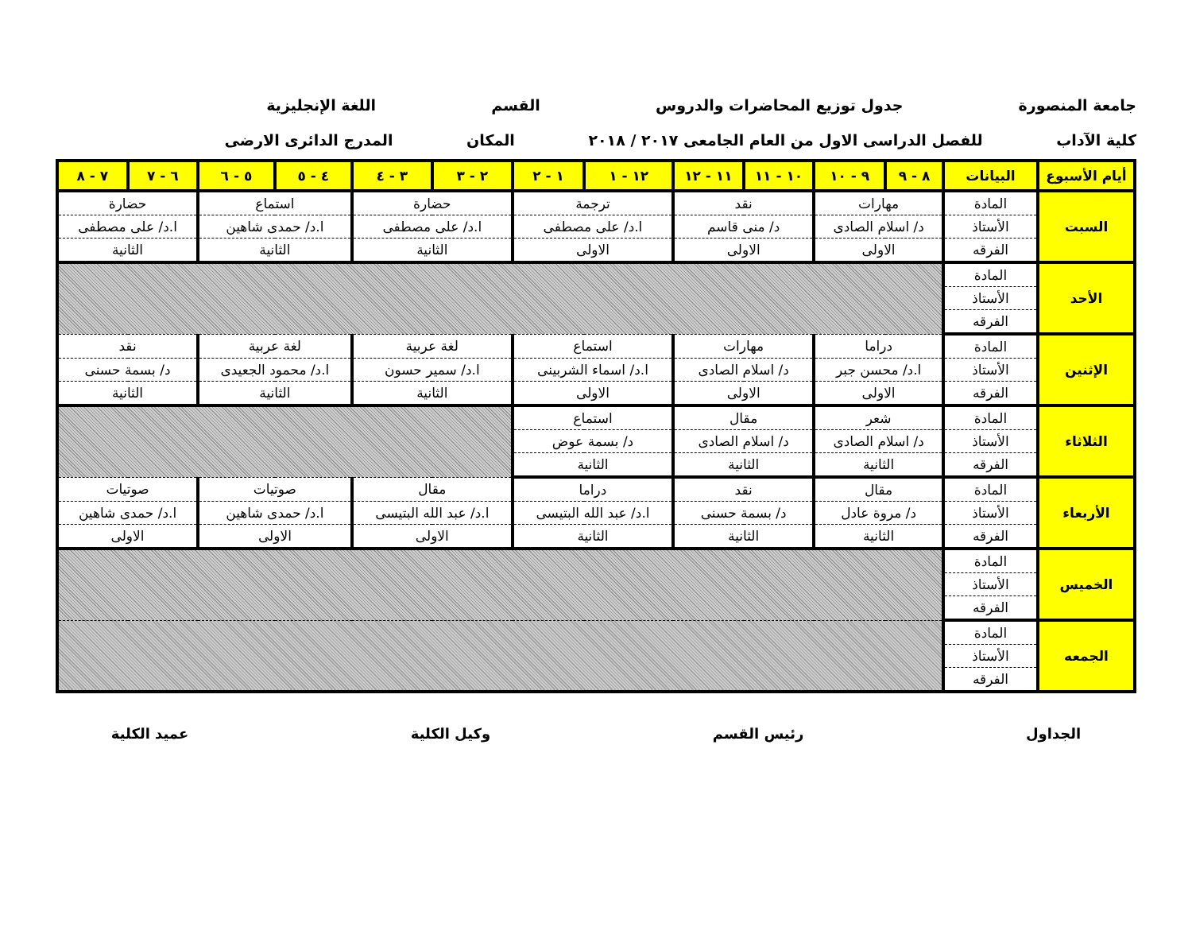جامعة المنصورة جدول توزيع المحاضرات والدروس القسم اللغة الإنجليزية
كلية الآداب للفصل الدراسى الاول من العام الجامعى ٢٠١٧ / ٢٠١٨ المكان المدرج الدائرى الارضى
| أيام الأسبوع | البيانات | ٨ - ٩ | ٩ - ١٠ | ١٠ - ١١ | ١١ - ١٢ | ١٢ - ١ | ١ - ٢ | ٢ - ٣ | ٣ - ٤ | ٤ - ٥ | ٥ - ٦ | ٦ - ٧ | ٧ - ٨ |
| --- | --- | --- | --- | --- | --- | --- | --- | --- | --- | --- | --- | --- | --- |
| السبت | المادة | مهارات | | نقد | | ترجمة | | حضارة | | استماع | | حضارة | |
| | الأستاذ | د/ اسلام الصادى | | د/ منى قاسم | | ا.د/ على مصطفى | | ا.د/ على مصطفى | | ا.د/ حمدى شاهين | | ا.د/ على مصطفى | |
| | الفرقه | الاولى | | الاولى | | الاولى | | الثانية | | الثانية | | الثانية | |
| الأحد | المادة | | | | | | | | | | | | |
| | الأستاذ | | | | | | | | | | | | |
| | الفرقه | | | | | | | | | | | | |
| الإثنين | المادة | دراما | | مهارات | | استماع | | لغة عربية | | لغة عربية | | نقد | |
| | الأستاذ | ا.د/ محسن جبر | | د/ اسلام الصادى | | ا.د/ اسماء الشربينى | | ا.د/ سمير حسون | | ا.د/ محمود الجعيدى | | د/ بسمة حسنى | |
| | الفرقه | الاولى | | الاولى | | الاولى | | الثانية | | الثانية | | الثانية | |
| الثلاثاء | المادة | شعر | | مقال | | استماع | | | | | | | |
| | الأستاذ | د/ اسلام الصادى | | د/ اسلام الصادى | | د/ بسمة عوض | | | | | | | |
| | الفرقه | الثانية | | الثانية | | الثانية | | | | | | | |
| الأربعاء | المادة | مقال | | نقد | | دراما | | مقال | | صوتيات | | صوتيات | |
| | الأستاذ | د/ مروة عادل | | د/ بسمة حسنى | | ا.د/ عبد الله البتيسى | | ا.د/ عبد الله البتيسى | | ا.د/ حمدى شاهين | | ا.د/ حمدى شاهين | |
| | الفرقه | الثانية | | الثانية | | الثانية | | الاولى | | الاولى | | الاولى | |
| الخميس | المادة | | | | | | | | | | | | |
| | الأستاذ | | | | | | | | | | | | |
| | الفرقه | | | | | | | | | | | | |
| الجمعه | المادة | | | | | | | | | | | | |
| | الأستاذ | | | | | | | | | | | | |
| | الفرقه | | | | | | | | | | | | |
الجداول رئيس القسم وكيل الكلية عميد الكلية